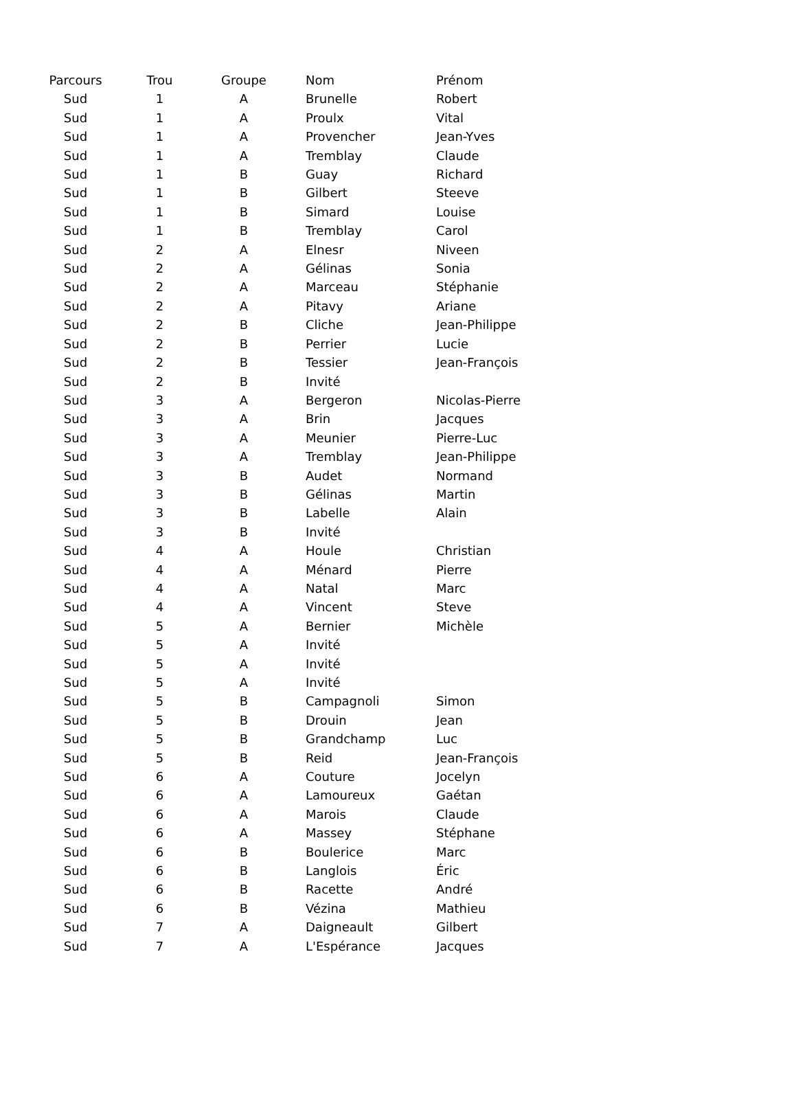| Parcours | Trou | Groupe | Nom | Prénom |
| --- | --- | --- | --- | --- |
| Sud | 1 | A | Brunelle | Robert |
| Sud | 1 | A | Proulx | Vital |
| Sud | 1 | A | Provencher | Jean-Yves |
| Sud | 1 | A | Tremblay | Claude |
| Sud | 1 | B | Guay | Richard |
| Sud | 1 | B | Gilbert | Steeve |
| Sud | 1 | B | Simard | Louise |
| Sud | 1 | B | Tremblay | Carol |
| Sud | 2 | A | Elnesr | Niveen |
| Sud | 2 | A | Gélinas | Sonia |
| Sud | 2 | A | Marceau | Stéphanie |
| Sud | 2 | A | Pitavy | Ariane |
| Sud | 2 | B | Cliche | Jean-Philippe |
| Sud | 2 | B | Perrier | Lucie |
| Sud | 2 | B | Tessier | Jean-François |
| Sud | 2 | B | Invité | |
| Sud | 3 | A | Bergeron | Nicolas-Pierre |
| Sud | 3 | A | Brin | Jacques |
| Sud | 3 | A | Meunier | Pierre-Luc |
| Sud | 3 | A | Tremblay | Jean-Philippe |
| Sud | 3 | B | Audet | Normand |
| Sud | 3 | B | Gélinas | Martin |
| Sud | 3 | B | Labelle | Alain |
| Sud | 3 | B | Invité | |
| Sud | 4 | A | Houle | Christian |
| Sud | 4 | A | Ménard | Pierre |
| Sud | 4 | A | Natal | Marc |
| Sud | 4 | A | Vincent | Steve |
| Sud | 5 | A | Bernier | Michèle |
| Sud | 5 | A | Invité | |
| Sud | 5 | A | Invité | |
| Sud | 5 | A | Invité | |
| Sud | 5 | B | Campagnoli | Simon |
| Sud | 5 | B | Drouin | Jean |
| Sud | 5 | B | Grandchamp | Luc |
| Sud | 5 | B | Reid | Jean-François |
| Sud | 6 | A | Couture | Jocelyn |
| Sud | 6 | A | Lamoureux | Gaétan |
| Sud | 6 | A | Marois | Claude |
| Sud | 6 | A | Massey | Stéphane |
| Sud | 6 | B | Boulerice | Marc |
| Sud | 6 | B | Langlois | Éric |
| Sud | 6 | B | Racette | André |
| Sud | 6 | B | Vézina | Mathieu |
| Sud | 7 | A | Daigneault | Gilbert |
| Sud | 7 | A | L'Espérance | Jacques |